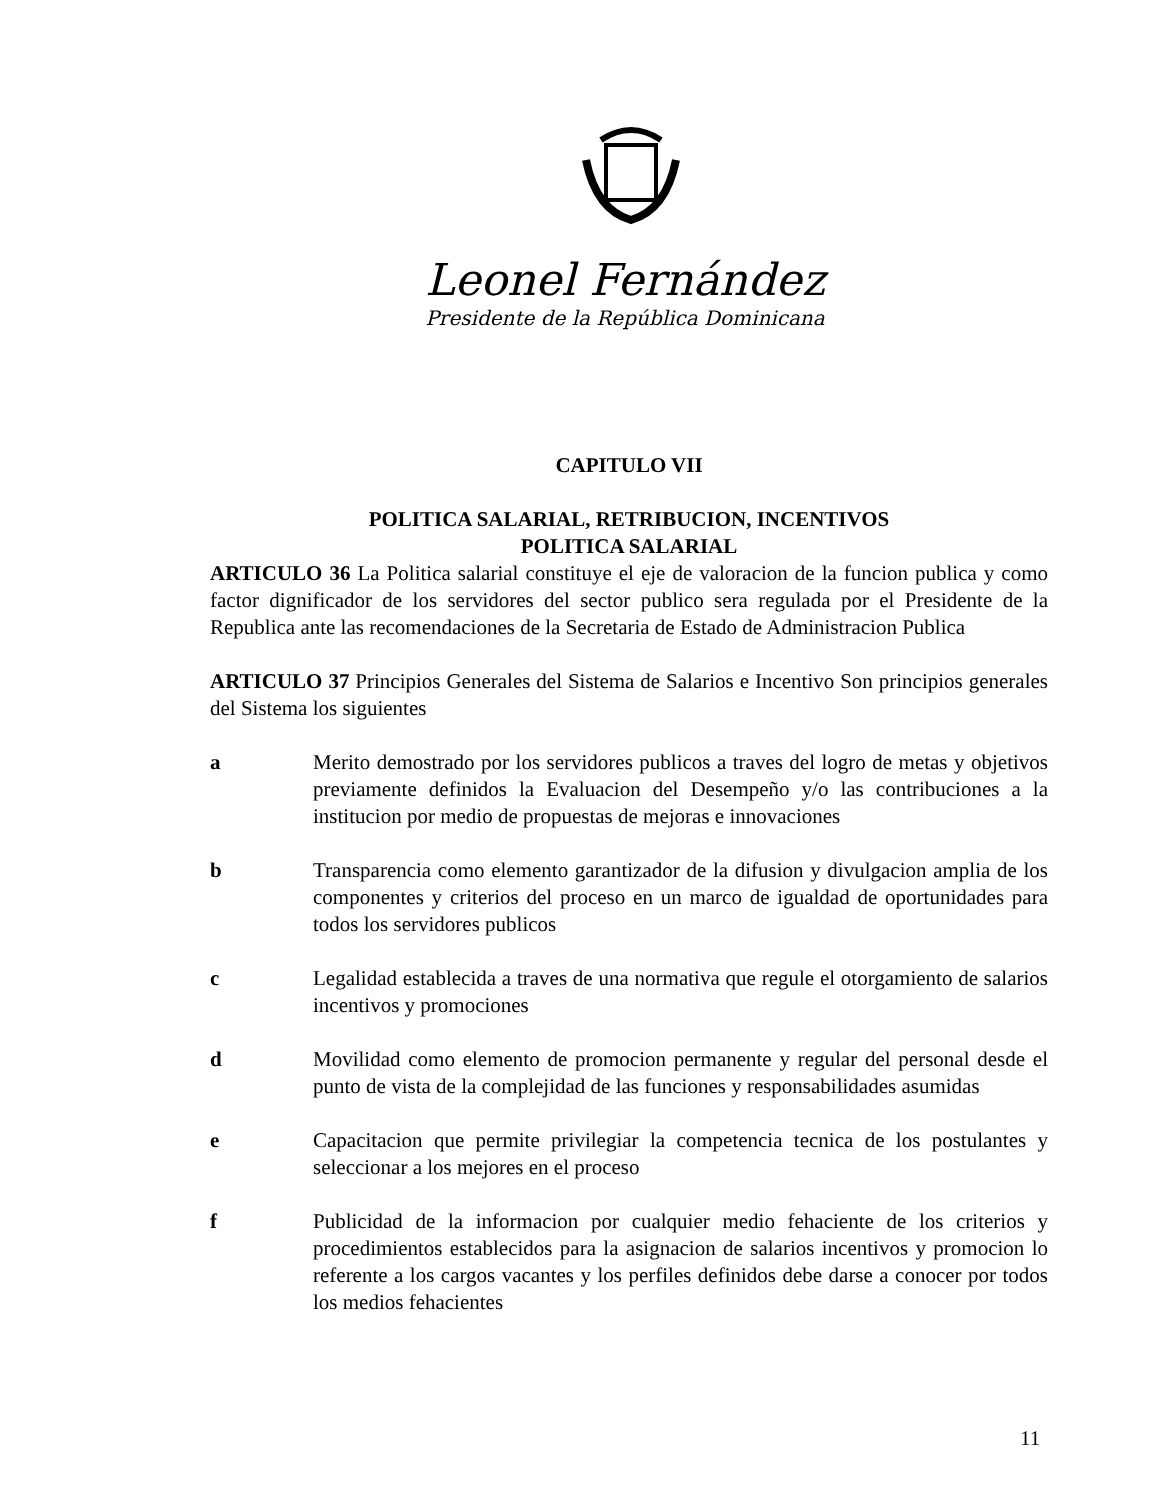Leonel Fernández
Presidente de la República Dominicana
CAPITULO VII
POLITICA SALARIAL, RETRIBUCION, INCENTIVOS
POLITICA SALARIAL
ARTICULO 36 La Politica salarial constituye el eje de valoracion de la funcion publica y como factor dignificador de los servidores del sector publico sera regulada por el Presidente de la Republica ante las recomendaciones de la Secretaria de Estado de Administracion Publica
ARTICULO 37 Principios Generales del Sistema de Salarios e Incentivo Son principios generales del Sistema los siguientes
a Merito demostrado por los servidores publicos a traves del logro de metas y objetivos previamente definidos la Evaluacion del Desempeño y/o las contribuciones a la institucion por medio de propuestas de mejoras e innovaciones
b Transparencia como elemento garantizador de la difusion y divulgacion amplia de los componentes y criterios del proceso en un marco de igualdad de oportunidades para todos los servidores publicos
c Legalidad establecida a traves de una normativa que regule el otorgamiento de salarios incentivos y promociones
d Movilidad como elemento de promocion permanente y regular del personal desde el punto de vista de la complejidad de las funciones y responsabilidades asumidas
e Capacitacion que permite privilegiar la competencia tecnica de los postulantes y seleccionar a los mejores en el proceso
f Publicidad de la informacion por cualquier medio fehaciente de los criterios y procedimientos establecidos para la asignacion de salarios incentivos y promocion lo referente a los cargos vacantes y los perfiles definidos debe darse a conocer por todos los medios fehacientes
11